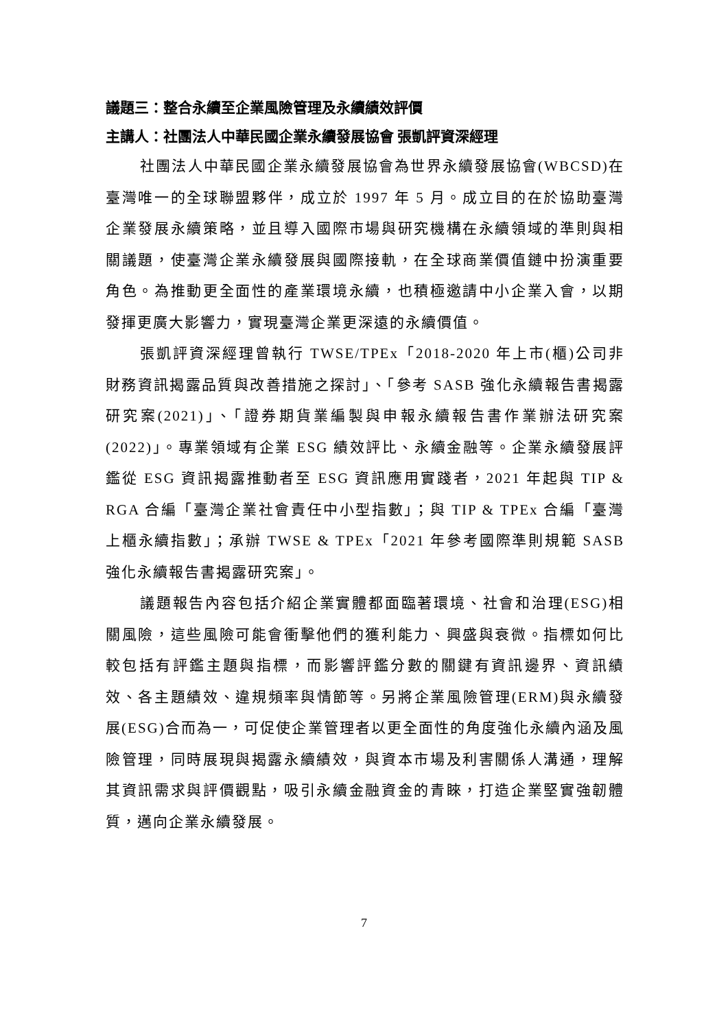議題三：整合永續至企業風險管理及永續績效評價
主講人：社團法人中華民國企業永續發展協會 張凱評資深經理
社團法人中華民國企業永續發展協會為世界永續發展協會(WBCSD)在臺灣唯一的全球聯盟夥伴，成立於 1997 年 5 月。成立目的在於協助臺灣企業發展永續策略，並且導入國際市場與研究機構在永續領域的準則與相關議題，使臺灣企業永續發展與國際接軌，在全球商業價值鏈中扮演重要角色。為推動更全面性的產業環境永續，也積極邀請中小企業入會，以期發揮更廣大影響力，實現臺灣企業更深遠的永續價值。
張凱評資深經理曾執行 TWSE/TPEx「2018-2020 年上市(櫃)公司非財務資訊揭露品質與改善措施之探討」、「參考 SASB 強化永續報告書揭露研究案(2021)」、「證券期貨業編製與申報永續報告書作業辦法研究案(2022)」。專業領域有企業 ESG 績效評比、永續金融等。企業永續發展評鑑從 ESG 資訊揭露推動者至 ESG 資訊應用實踐者，2021 年起與 TIP & RGA 合編「臺灣企業社會責任中小型指數」；與 TIP & TPEx 合編「臺灣上櫃永續指數」；承辦 TWSE & TPEx「2021 年參考國際準則規範 SASB 強化永續報告書揭露研究案」。
議題報告內容包括介紹企業實體都面臨著環境、社會和治理(ESG)相關風險，這些風險可能會衝擊他們的獲利能力、興盛與衰微。指標如何比較包括有評鑑主題與指標，而影響評鑑分數的關鍵有資訊邊界、資訊績效、各主題績效、違規頻率與情節等。另將企業風險管理(ERM)與永續發展(ESG)合而為一，可促使企業管理者以更全面性的角度強化永續內涵及風險管理，同時展現與揭露永續績效，與資本市場及利害關係人溝通，理解其資訊需求與評價觀點，吸引永續金融資金的青睞，打造企業堅實強韌體質，邁向企業永續發展。
7